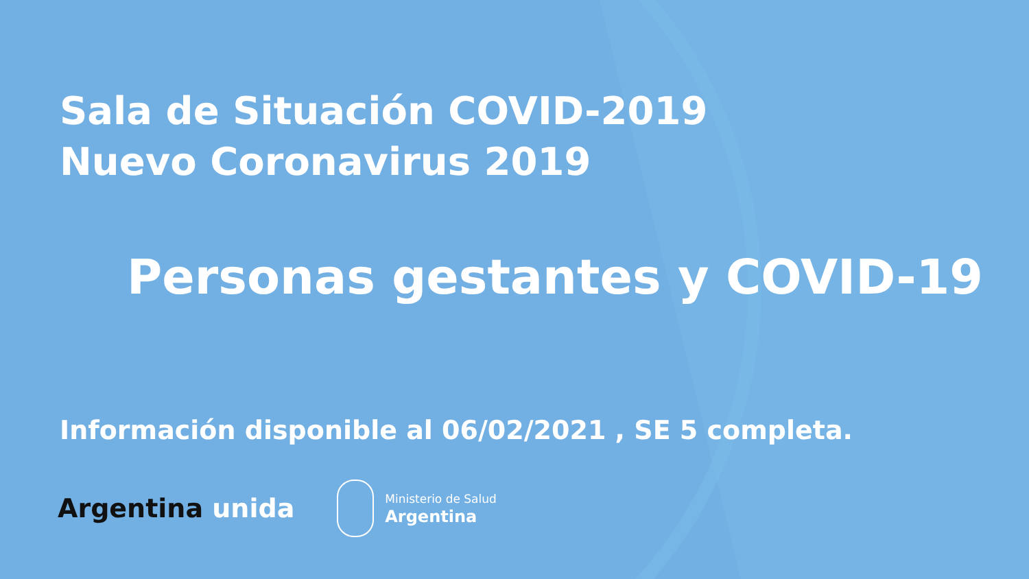Sala de Situación COVID-2019
Nuevo Coronavirus 2019
Personas gestantes y COVID-19
Información disponible al 06/02/2021 , SE 5 completa.
Argentina unida
Ministerio de Salud
Argentina